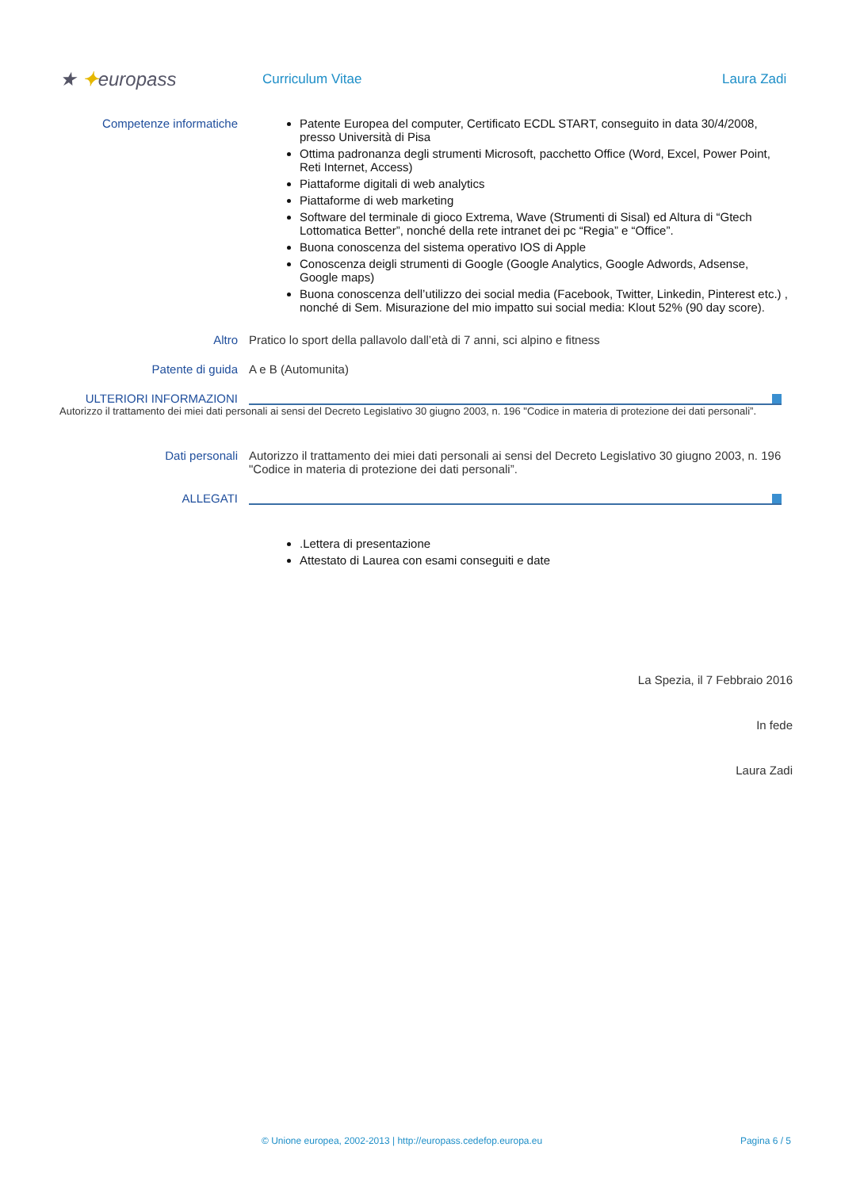★ ✦europass
Curriculum Vitae Laura Zadi
Competenze informatiche Patente Europea del computer, Certificato ECDL START, conseguito in data 30/4/2008, presso Università di Pisa
Ottima padronanza degli strumenti Microsoft, pacchetto Office (Word, Excel, Power Point, Reti Internet, Access)
Piattaforme digitali di web analytics
Piattaforme di web marketing
Software del terminale di gioco Extrema, Wave (Strumenti di Sisal) ed Altura di “Gtech Lottomatica Better”, nonché della rete intranet dei pc “Regia” e “Office”.
Buona conoscenza del sistema operativo IOS di Apple
Conoscenza deigli strumenti di Google (Google Analytics, Google Adwords, Adsense, Google maps)
Buona conoscenza dell’utilizzo dei social media (Facebook, Twitter, Linkedin, Pinterest etc.) , nonché di Sem. Misurazione del mio impatto sui social media: Klout 52% (90 day score).
Altro Pratico lo sport della pallavolo dall’età di 7 anni, sci alpino e fitness
Patente di guida A e B (Automunita)
ULTERIORI INFORMAZIONI
Autorizzo il trattamento dei miei dati personali ai sensi del Decreto Legislativo 30 giugno 2003, n. 196 "Codice in materia di protezione dei dati personali”.
Dati personali Autorizzo il trattamento dei miei dati personali ai sensi del Decreto Legislativo 30 giugno 2003, n. 196 "Codice in materia di protezione dei dati personali”.
ALLEGATI
.Lettera di presentazione
Attestato di Laurea con esami conseguiti e date
La Spezia, il 7 Febbraio 2016
In fede
Laura Zadi
© Unione europea, 2002-2013 | http://europass.cedefop.europa.eu Pagina 6 / 5